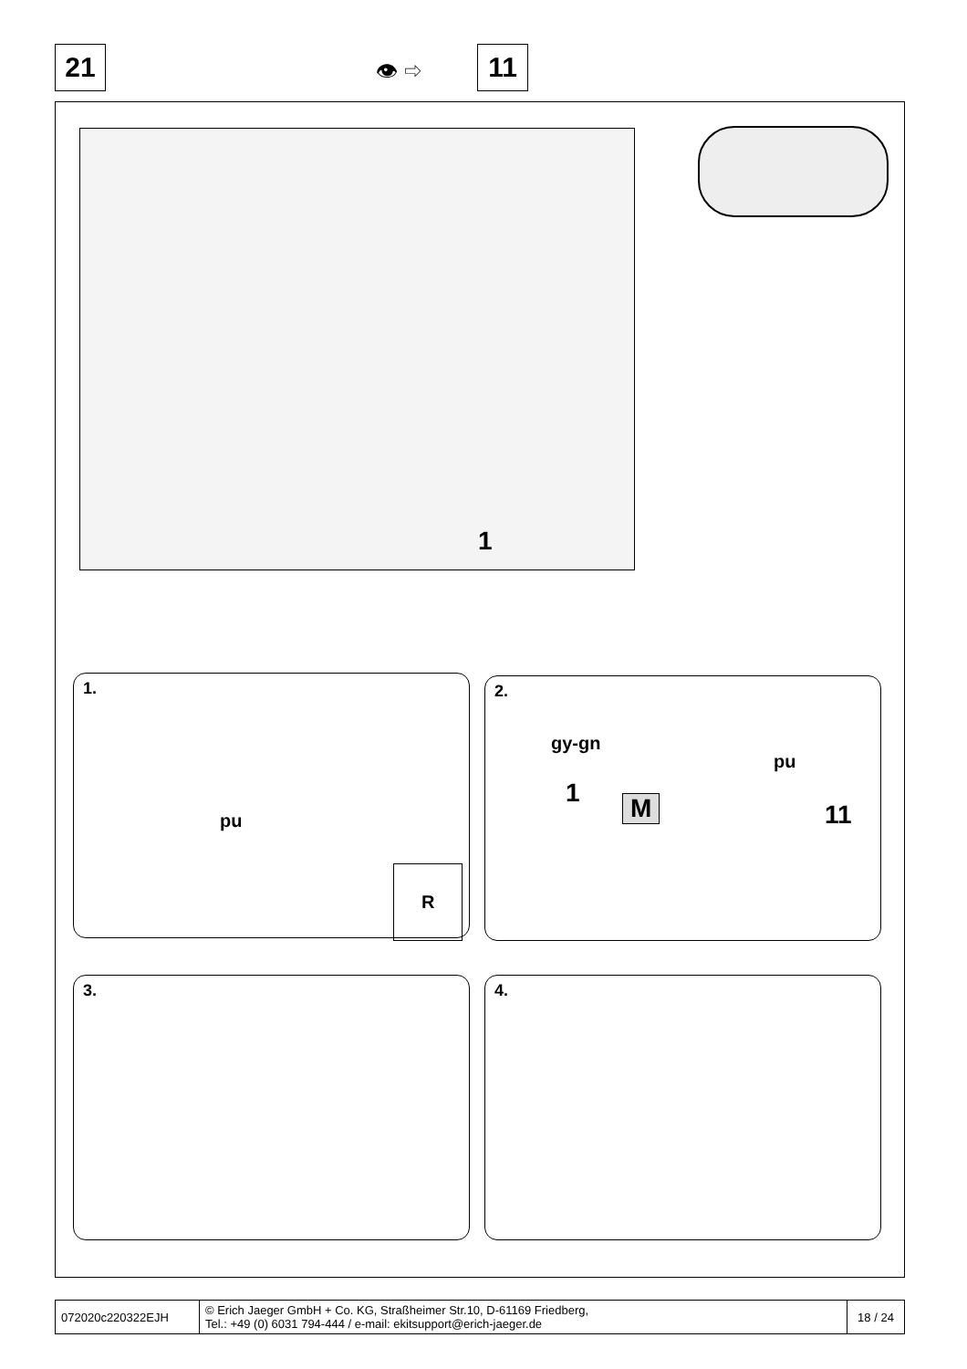21 👁 ⇨ 11
1
1.
pu
R
2.
gy-gn
pu
1 M 11
3. 4.
| 072020c220322EJH | © Erich Jaeger GmbH + Co. KG, Straßheimer Str.10, D-61169 Friedberg, Tel.: +49 (0) 6031 794-444 / e-mail: ekitsupport@erich-jaeger.de | 18 / 24 |